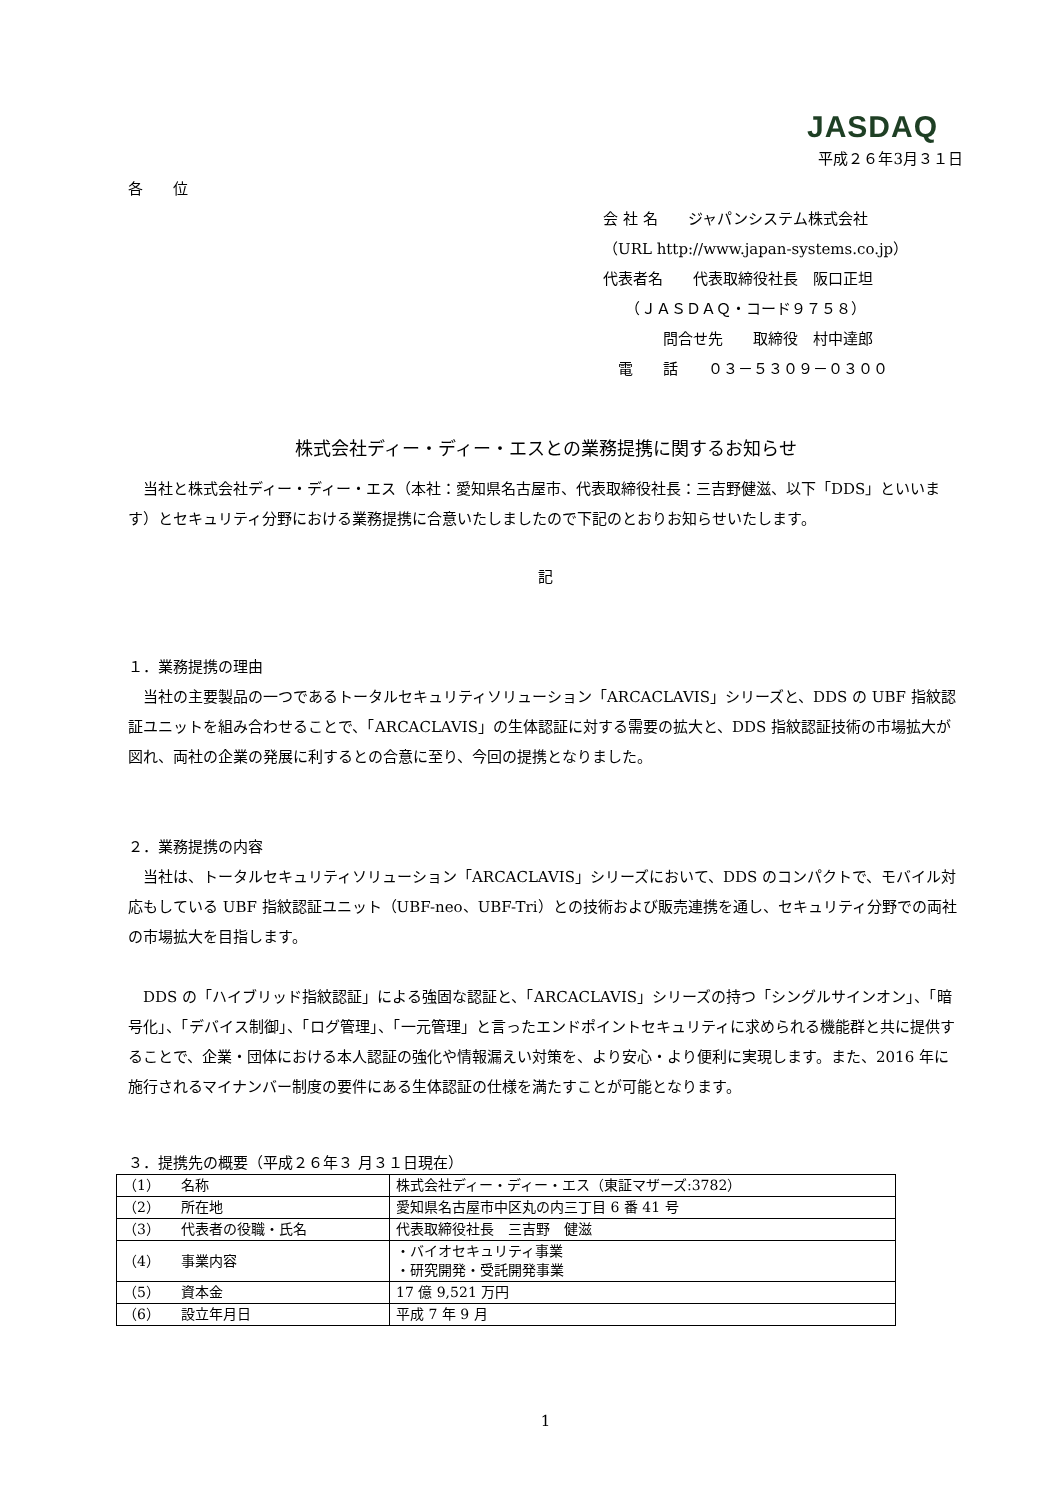JASDAQ
平成２６年3月３１日
各　　位
会 社 名　　ジャパンシステム株式会社
（URL http://www.japan-systems.co.jp）
代表者名　　代表取締役社長　阪口正坦
　　（ＪＡＳＤＡＱ・コード９７５８）
　　　　問合せ先　　取締役　村中達郎
　電　　話　　０３－５３０９－０３００
株式会社ディー・ディー・エスとの業務提携に関するお知らせ
　当社と株式会社ディー・ディー・エス（本社：愛知県名古屋市、代表取締役社長：三吉野健滋、以下「DDS」といいます）とセキュリティ分野における業務提携に合意いたしましたので下記のとおりお知らせいたします。
記
１．業務提携の理由
　当社の主要製品の一つであるトータルセキュリティソリューション「ARCACLAVIS」シリーズと、DDS の UBF 指紋認証ユニットを組み合わせることで、「ARCACLAVIS」の生体認証に対する需要の拡大と、DDS 指紋認証技術の市場拡大が図れ、両社の企業の発展に利するとの合意に至り、今回の提携となりました。
２．業務提携の内容
　当社は、トータルセキュリティソリューション「ARCACLAVIS」シリーズにおいて、DDS のコンパクトで、モバイル対応もしている UBF 指紋認証ユニット（UBF-neo、UBF-Tri）との技術および販売連携を通し、セキュリティ分野での両社の市場拡大を目指します。
　DDS の「ハイブリッド指紋認証」による強固な認証と、「ARCACLAVIS」シリーズの持つ「シングルサインオン」、「暗号化」、「デバイス制御」、「ログ管理」、「一元管理」と言ったエンドポイントセキュリティに求められる機能群と共に提供することで、企業・団体における本人認証の強化や情報漏えい対策を、より安心・より便利に実現します。また、2016 年に施行されるマイナンバー制度の要件にある生体認証の仕様を満たすことが可能となります。
３．提携先の概要（平成２６年３ 月３１日現在）
| （1） 名称 | 株式会社ディー・ディー・エス（東証マザーズ:3782） |
| （2） 所在地 | 愛知県名古屋市中区丸の内三丁目 6 番 41 号 |
| （3） 代表者の役職・氏名 | 代表取締役社長 三吉野 健滋 |
| （4） 事業内容 | ・バイオセキュリティ事業 ・研究開発・受託開発事業 |
| （5） 資本金 | 17 億 9,521 万円 |
| （6） 設立年月日 | 平成 7 年 9 月 |
1